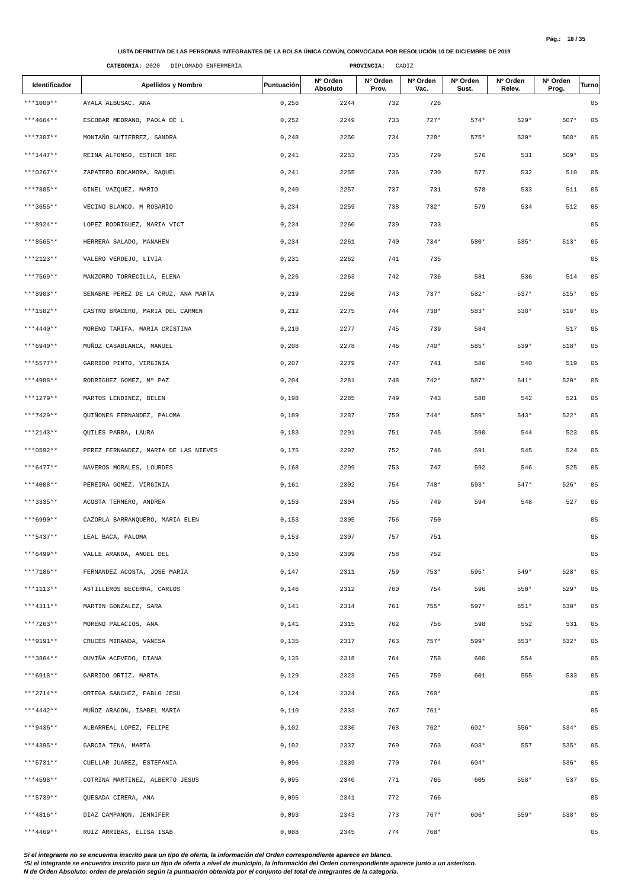Pág.: 18 / 35
LISTA DEFINITIVA DE LAS PERSONAS INTEGRANTES DE LA BOLSA ÚNICA COMÚN, CONVOCADA POR RESOLUCIÓN 10 DE DICIEMBRE DE 2019
CATEGORIA: 2020 DIPLOMADO ENFERMERÍA PROVINCIA: CADIZ
| Identificador | Apellidos y Nombre | Puntuación | Nº Orden Absoluto | Nº Orden Prov. | Nº Orden Vac. | Nº Orden Sust. | Nº Orden Relev. | Nº Orden Prog. | Turno |
| --- | --- | --- | --- | --- | --- | --- | --- | --- | --- |
| ***1000** | AYALA ALBUSAC, ANA | 0,256 | 2244 | 732 | 726 | | | | 05 |
| ***4664** | ESCOBAR MEDRANO, PAOLA DE L | 0,252 | 2249 | 733 | 727* | 574* | 529* | 507* | 05 |
| ***7307** | MONTAÑO GUTIERREZ, SANDRA | 0,248 | 2250 | 734 | 728* | 575* | 530* | 508* | 05 |
| ***1447** | REINA ALFONSO, ESTHER IRE | 0,241 | 2253 | 735 | 729 | 576 | 531 | 509* | 05 |
| ***0267** | ZAPATERO ROCAMORA, RAQUEL | 0,241 | 2255 | 736 | 730 | 577 | 532 | 510 | 05 |
| ***7805** | GINEL VAZQUEZ, MARIO | 0,240 | 2257 | 737 | 731 | 578 | 533 | 511 | 05 |
| ***3655** | VECINO BLANCO, M ROSARIO | 0,234 | 2259 | 738 | 732* | 579 | 534 | 512 | 05 |
| ***8924** | LOPEZ RODRIGUEZ, MARIA VICT | 0,234 | 2260 | 739 | 733 | | | | 05 |
| ***8565** | HERRERA SALADO, MANAHEN | 0,234 | 2261 | 740 | 734* | 580* | 535* | 513* | 05 |
| ***2123** | VALERO VERDEJO, LIVIA | 0,231 | 2262 | 741 | 735 | | | | 05 |
| ***7569** | MANZORRO TORRECILLA, ELENA | 0,226 | 2263 | 742 | 736 | 581 | 536 | 514 | 05 |
| ***8903** | SENABRE PEREZ DE LA CRUZ, ANA MARTA | 0,219 | 2266 | 743 | 737* | 582* | 537* | 515* | 05 |
| ***1582** | CASTRO BRACERO, MARIA DEL CARMEN | 0,212 | 2275 | 744 | 738* | 583* | 538* | 516* | 05 |
| ***4440** | MORENO TARIFA, MARIA CRISTINA | 0,210 | 2277 | 745 | 739 | 584 | | 517 | 05 |
| ***6940** | MUÑOZ CASABLANCA, MANUEL | 0,208 | 2278 | 746 | 740* | 585* | 539* | 518* | 05 |
| ***5577** | GARRIDO PINTO, VIRGINIA | 0,207 | 2279 | 747 | 741 | 586 | 540 | 519 | 05 |
| ***4988** | RODRIGUEZ GOMEZ, Mª PAZ | 0,204 | 2281 | 748 | 742* | 587* | 541* | 520* | 05 |
| ***1279** | MARTOS LENDINEZ, BELEN | 0,198 | 2285 | 749 | 743 | 588 | 542 | 521 | 05 |
| ***7429** | QUIÑONES FERNANDEZ, PALOMA | 0,189 | 2287 | 750 | 744* | 589* | 543* | 522* | 05 |
| ***2143** | QUILES PARRA, LAURA | 0,183 | 2291 | 751 | 745 | 590 | 544 | 523 | 05 |
| ***0592** | PEREZ FERNANDEZ, MARIA DE LAS NIEVES | 0,175 | 2297 | 752 | 746 | 591 | 545 | 524 | 05 |
| ***6477** | NAVEROS MORALES, LOURDES | 0,168 | 2299 | 753 | 747 | 592 | 546 | 525 | 05 |
| ***4008** | PEREIRA GOMEZ, VIRGINIA | 0,161 | 2302 | 754 | 748* | 593* | 547* | 526* | 05 |
| ***3335** | ACOSTA TERNERO, ANDREA | 0,153 | 2304 | 755 | 749 | 594 | 548 | 527 | 05 |
| ***6990** | CAZORLA BARRANQUERO, MARIA ELEN | 0,153 | 2305 | 756 | 750 | | | | 05 |
| ***5437** | LEAL BACA, PALOMA | 0,153 | 2307 | 757 | 751 | | | | 05 |
| ***6499** | VALLE ARANDA, ANGEL DEL | 0,150 | 2309 | 758 | 752 | | | | 05 |
| ***7186** | FERNANDEZ ACOSTA, JOSE MARIA | 0,147 | 2311 | 759 | 753* | 595* | 549* | 528* | 05 |
| ***1113** | ASTILLEROS BECERRA, CARLOS | 0,146 | 2312 | 760 | 754 | 596 | 550* | 529* | 05 |
| ***4311** | MARTIN GONZALEZ, SARA | 0,141 | 2314 | 761 | 755* | 597* | 551* | 530* | 05 |
| ***7263** | MORENO PALACIOS, ANA | 0,141 | 2315 | 762 | 756 | 598 | 552 | 531 | 05 |
| ***9191** | CRUCES MIRANDA, VANESA | 0,135 | 2317 | 763 | 757* | 599* | 553* | 532* | 05 |
| ***3864** | OUVIÑA ACEVEDO, DIANA | 0,135 | 2318 | 764 | 758 | 600 | 554 | | 05 |
| ***6918** | GARRIDO ORTIZ, MARTA | 0,129 | 2323 | 765 | 759 | 601 | 555 | 533 | 05 |
| ***2714** | ORTEGA SANCHEZ, PABLO JESU | 0,124 | 2324 | 766 | 760* | | | | 05 |
| ***4442** | MUÑOZ ARAGON, ISABEL MARIA | 0,110 | 2333 | 767 | 761* | | | | 05 |
| ***9436** | ALBARREAL LOPEZ, FELIPE | 0,102 | 2336 | 768 | 762* | 602* | 556* | 534* | 05 |
| ***4395** | GARCIA TENA, MARTA | 0,102 | 2337 | 769 | 763 | 603* | 557 | 535* | 05 |
| ***5731** | CUELLAR JUAREZ, ESTEFANIA | 0,096 | 2339 | 770 | 764 | 604* | | 536* | 05 |
| ***4598** | COTRINA MARTINEZ, ALBERTO JESUS | 0,095 | 2340 | 771 | 765 | 605 | 558* | 537 | 05 |
| ***5739** | QUESADA CIRERA, ANA | 0,095 | 2341 | 772 | 766 | | | | 05 |
| ***4816** | DIAZ CAMPANON, JENNIFER | 0,093 | 2343 | 773 | 767* | 606* | 559* | 538* | 05 |
| ***4469** | RUIZ ARRIBAS, ELISA ISAB | 0,088 | 2345 | 774 | 768* | | | | 05 |
Si el integrante no se encuentra inscrito para un tipo de oferta, la información del Orden correspondiente aparece en blanco.
*Si el integrante se encuentra inscrito para un tipo de oferta a nivel de municipio, la información del Orden correspondiente aparece junto a un asterisco.
N de Orden Absoluto: orden de prelación según la puntuación obtenida por el conjunto del total de integrantes de la categoría.